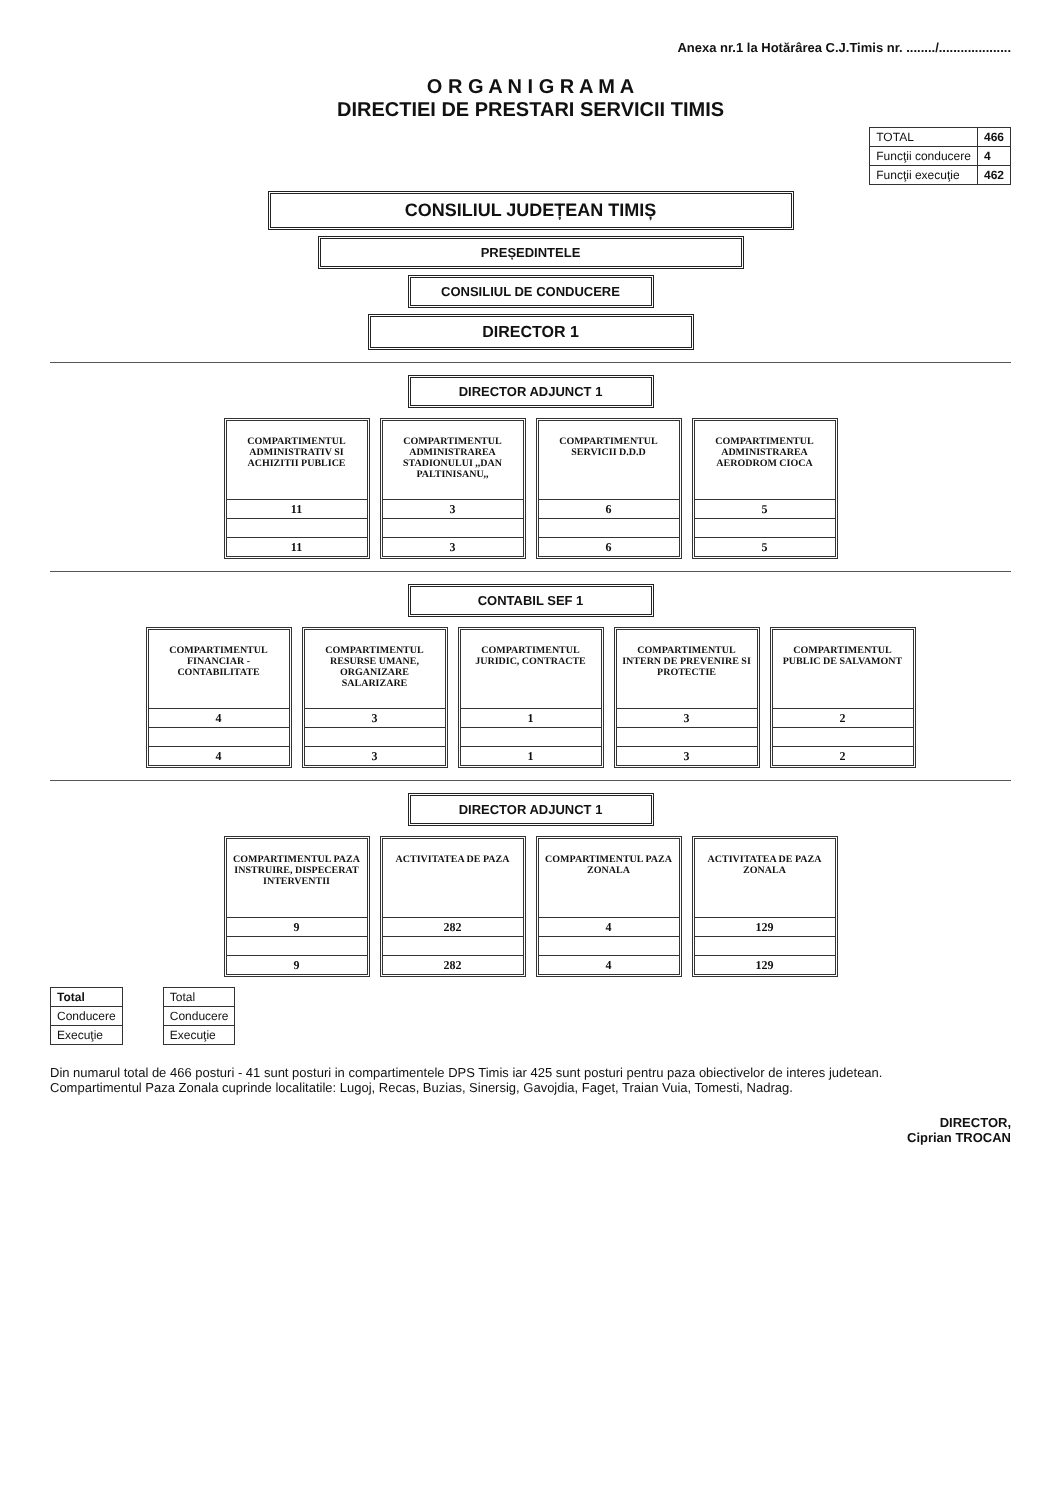Anexa nr.1 la Hotărârea C.J.Timis nr. ......../....................
O R G A N I G R A M A
DIRECTIEI DE PRESTARI SERVICII TIMIS
| TOTAL | 466 |
| Funcţii conducere | 4 |
| Funcţii execuţie | 462 |
CONSILIUL JUDEȚEAN TIMIȘ
PREȘEDINTELE
CONSILIUL DE CONDUCERE
DIRECTOR 1
DIRECTOR ADJUNCT 1
COMPARTIMENTUL ADMINISTRATIV SI ACHIZITII PUBLICE
| 11 |
| 11 |
COMPARTIMENTUL ADMINISTRAREA STADIONULUI ,,DAN PALTINISANU,,
| 3 |
| 3 |
COMPARTIMENTUL SERVICII D.D.D
| 6 |
| 6 |
COMPARTIMENTUL ADMINISTRAREA AERODROM CIOCA
| 5 |
| 5 |
CONTABIL SEF 1
COMPARTIMENTUL FINANCIAR - CONTABILITATE
| 4 |
| 4 |
COMPARTIMENTUL RESURSE UMANE, ORGANIZARE SALARIZARE
| 3 |
| 3 |
COMPARTIMENTUL JURIDIC, CONTRACTE
| 1 |
| 1 |
COMPARTIMENTUL INTERN DE PREVENIRE SI PROTECTIE
| 3 |
| 3 |
COMPARTIMENTUL PUBLIC DE SALVAMONT
| 2 |
| 2 |
DIRECTOR ADJUNCT 1
COMPARTIMENTUL PAZA INSTRUIRE, DISPECERAT INTERVENTII
| 9 |
| 9 |
ACTIVITATEA DE PAZA
| 282 |
| 282 |
COMPARTIMENTUL PAZA ZONALA
| 4 |
| 4 |
ACTIVITATEA DE PAZA ZONALA
| 129 |
| 129 |
| Total |
| Conducere |
| Execuţie |
| Total |
| Conducere |
| Execuţie |
Din numarul total de 466 posturi - 41 sunt posturi in compartimentele DPS Timis iar 425 sunt posturi pentru paza obiectivelor de interes judetean.
Compartimentul Paza Zonala cuprinde localitatile: Lugoj, Recas, Buzias, Sinersig, Gavojdia, Faget, Traian Vuia, Tomesti, Nadrag.
DIRECTOR,
Ciprian TROCAN